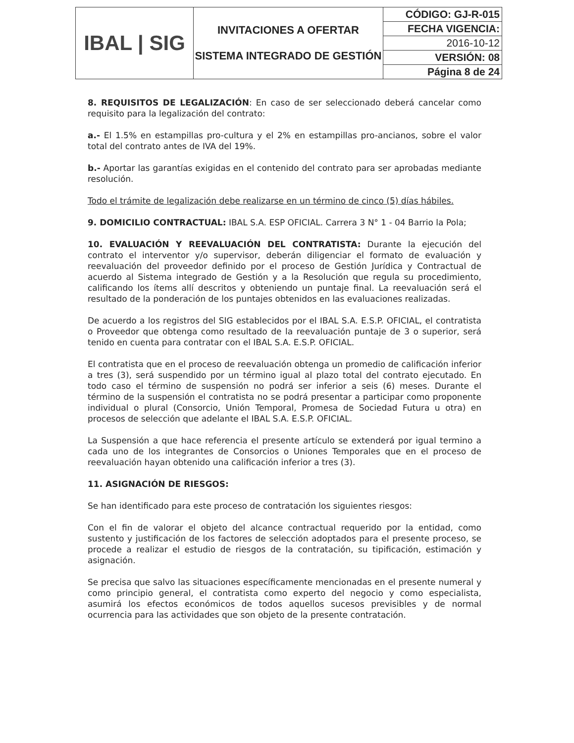| IBAL / SIG | INVITACIONES A OFERTAR SISTEMA INTEGRADO DE GESTIÓN | CÓDIGO: GJ-R-015 |
| | | FECHA VIGENCIA: |
| | | 2016-10-12 |
| | | VERSIÓN: 08 |
| | | Página 8 de 24 |
8. REQUISITOS DE LEGALIZACIÓN: En caso de ser seleccionado deberá cancelar como requisito para la legalización del contrato:
a.- El 1.5% en estampillas pro-cultura y el 2% en estampillas pro-ancianos, sobre el valor total del contrato antes de IVA del 19%.
b.- Aportar las garantías exigidas en el contenido del contrato para ser aprobadas mediante resolución.
Todo el trámite de legalización debe realizarse en un término de cinco (5) días hábiles.
9. DOMICILIO CONTRACTUAL: IBAL S.A. ESP OFICIAL. Carrera 3 N° 1 - 04 Barrio la Pola;
10. EVALUACIÓN Y REEVALUACIÓN DEL CONTRATISTA: Durante la ejecución del contrato el interventor y/o supervisor, deberán diligenciar el formato de evaluación y reevaluación del proveedor definido por el proceso de Gestión Jurídica y Contractual de acuerdo al Sistema integrado de Gestión y a la Resolución que regula su procedimiento, calificando los ítems allí descritos y obteniendo un puntaje final. La reevaluación será el resultado de la ponderación de los puntajes obtenidos en las evaluaciones realizadas.
De acuerdo a los registros del SIG establecidos por el IBAL S.A. E.S.P. OFICIAL, el contratista o Proveedor que obtenga como resultado de la reevaluación puntaje de 3 o superior, será tenido en cuenta para contratar con el IBAL S.A. E.S.P. OFICIAL.
El contratista que en el proceso de reevaluación obtenga un promedio de calificación inferior a tres (3), será suspendido por un término igual al plazo total del contrato ejecutado. En todo caso el término de suspensión no podrá ser inferior a seis (6) meses. Durante el término de la suspensión el contratista no se podrá presentar a participar como proponente individual o plural (Consorcio, Unión Temporal, Promesa de Sociedad Futura u otra) en procesos de selección que adelante el IBAL S.A. E.S.P. OFICIAL.
La Suspensión a que hace referencia el presente artículo se extenderá por igual termino a cada uno de los integrantes de Consorcios o Uniones Temporales que en el proceso de reevaluación hayan obtenido una calificación inferior a tres (3).
11. ASIGNACIÓN DE RIESGOS:
Se han identificado para este proceso de contratación los siguientes riesgos:
Con el fin de valorar el objeto del alcance contractual requerido por la entidad, como sustento y justificación de los factores de selección adoptados para el presente proceso, se procede a realizar el estudio de riesgos de la contratación, su tipificación, estimación y asignación.
Se precisa que salvo las situaciones específicamente mencionadas en el presente numeral y como principio general, el contratista como experto del negocio y como especialista, asumirá los efectos económicos de todos aquellos sucesos previsibles y de normal ocurrencia para las actividades que son objeto de la presente contratación.